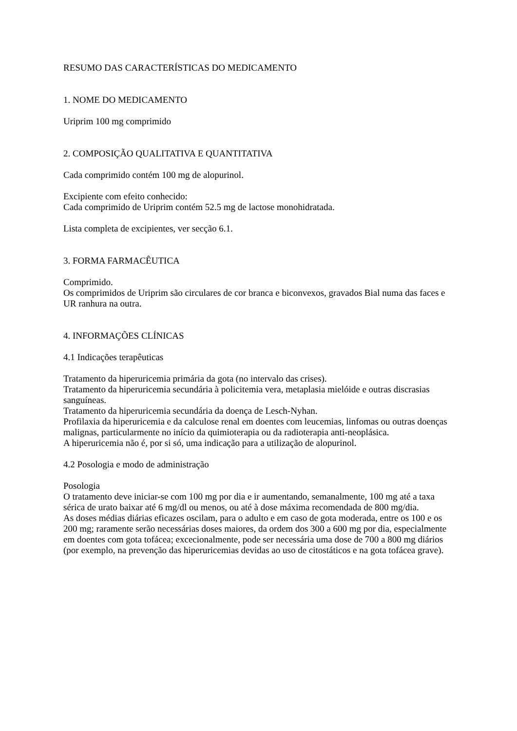RESUMO DAS CARACTERÍSTICAS DO MEDICAMENTO
1. NOME DO MEDICAMENTO
Uriprim 100 mg comprimido
2. COMPOSIÇÃO QUALITATIVA E QUANTITATIVA
Cada comprimido contém 100 mg de alopurinol.
Excipiente com efeito conhecido:
Cada comprimido de Uriprim contém 52.5 mg de lactose monohidratada.
Lista completa de excipientes, ver secção 6.1.
3. FORMA FARMACÊUTICA
Comprimido.
Os comprimidos de Uriprim são circulares de cor branca e biconvexos, gravados Bial numa das faces e UR ranhura na outra.
4. INFORMAÇÕES CLÍNICAS
4.1 Indicações terapêuticas
Tratamento da hiperuricemia primária da gota (no intervalo das crises).
Tratamento da hiperuricemia secundária à policitemia vera, metaplasia mielóide e outras discrasias sanguíneas.
Tratamento da hiperuricemia secundária da doença de Lesch-Nyhan.
Profilaxia da hiperuricemia e da calculose renal em doentes com leucemias, linfomas ou outras doenças malignas, particularmente no início da quimioterapia ou da radioterapia anti-neoplásica.
A hiperuricemia não é, por si só, uma indicação para a utilização de alopurinol.
4.2 Posologia e modo de administração
Posologia
O tratamento deve iniciar-se com 100 mg por dia e ir aumentando, semanalmente, 100 mg até a taxa sérica de urato baixar até 6 mg/dl ou menos, ou até à dose máxima recomendada de 800 mg/dia.
As doses médias diárias eficazes oscilam, para o adulto e em caso de gota moderada, entre os 100 e os 200 mg; raramente serão necessárias doses maiores, da ordem dos 300 a 600 mg por dia, especialmente em doentes com gota tofácea; excecionalmente, pode ser necessária uma dose de 700 a 800 mg diários (por exemplo, na prevenção das hiperuricemias devidas ao uso de citostáticos e na gota tofácea grave).